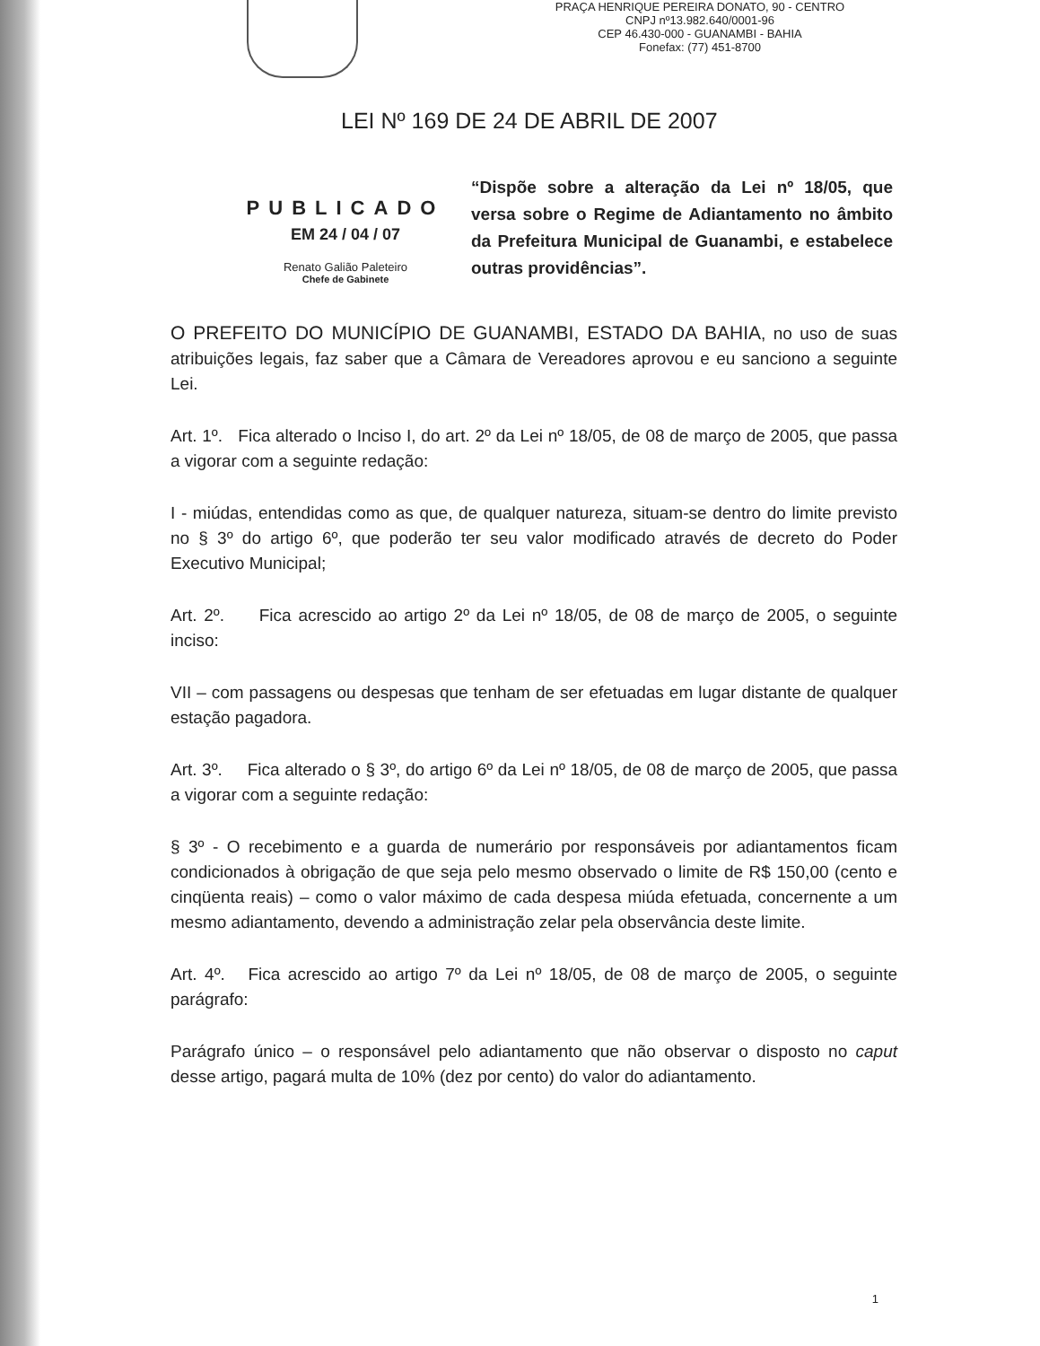PRAÇA HENRIQUE PEREIRA DONATO, 90 - CENTRO
CNPJ nº13.982.640/0001-96
CEP 46.430-000 - GUANAMBI - BAHIA
Fonefax: (77) 451-8700
LEI Nº 169 DE 24 DE ABRIL DE 2007
PUBLICADO
EM 24 / 04 / 07
Renato Galião Paleteiro
Chefe de Gabinete
“Dispõe sobre a alteração da Lei nº 18/05, que versa sobre o Regime de Adiantamento no âmbito da Prefeitura Municipal de Guanambi, e estabelece outras providências”.
O PREFEITO DO MUNICÍPIO DE GUANAMBI, ESTADO DA BAHIA, no uso de suas atribuições legais, faz saber que a Câmara de Vereadores aprovou e eu sanciono a seguinte Lei.
Art. 1º. Fica alterado o Inciso I, do art. 2º da Lei nº 18/05, de 08 de março de 2005, que passa a vigorar com a seguinte redação:
I - miúdas, entendidas como as que, de qualquer natureza, situam-se dentro do limite previsto no § 3º do artigo 6º, que poderão ter seu valor modificado através de decreto do Poder Executivo Municipal;
Art. 2º. Fica acrescido ao artigo 2º da Lei nº 18/05, de 08 de março de 2005, o seguinte inciso:
VII – com passagens ou despesas que tenham de ser efetuadas em lugar distante de qualquer estação pagadora.
Art. 3º. Fica alterado o § 3º, do artigo 6º da Lei nº 18/05, de 08 de março de 2005, que passa a vigorar com a seguinte redação:
§ 3º - O recebimento e a guarda de numerário por responsáveis por adiantamentos ficam condicionados à obrigação de que seja pelo mesmo observado o limite de R$ 150,00 (cento e cinqüenta reais) – como o valor máximo de cada despesa miúda efetuada, concernente a um mesmo adiantamento, devendo a administração zelar pela observância deste limite.
Art. 4º. Fica acrescido ao artigo 7º da Lei nº 18/05, de 08 de março de 2005, o seguinte parágrafo:
Parágrafo único – o responsável pelo adiantamento que não observar o disposto no caput desse artigo, pagará multa de 10% (dez por cento) do valor do adiantamento.
1